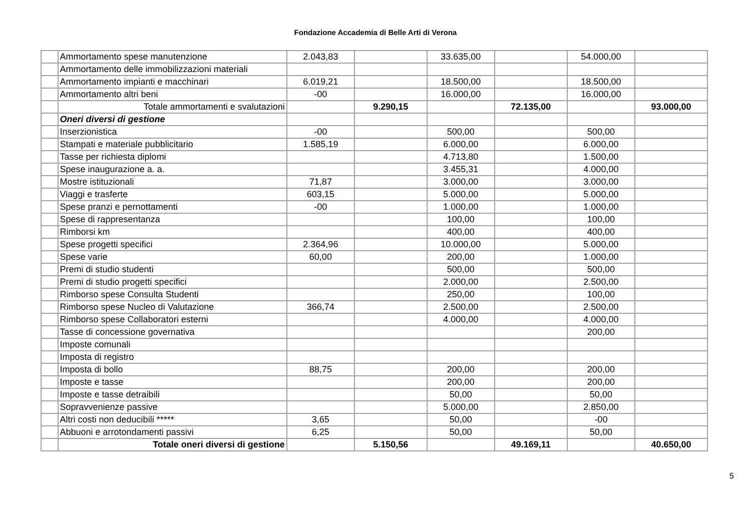Fondazione Accademia di Belle Arti di Verona
| | Ammortamento spese manutenzione | 2.043,83 | | 33.635,00 | | 54.000,00 | |
| | Ammortamento delle immobilizzazioni materiali | | | | | | |
| | Ammortamento impianti e macchinari | 6.019,21 | | 18.500,00 | | 18.500,00 | |
| | Ammortamento altri beni | -00 | | 16.000,00 | | 16.000,00 | |
| | Totale ammortamenti e svalutazioni | | 9.290,15 | | 72.135,00 | | 93.000,00 |
| | Oneri diversi di gestione | | | | | | |
| | Inserzionistica | -00 | | 500,00 | | 500,00 | |
| | Stampati e materiale pubblicitario | 1.585,19 | | 6.000,00 | | 6.000,00 | |
| | Tasse per richiesta diplomi | | | 4.713,80 | | 1.500,00 | |
| | Spese inaugurazione a. a. | | | 3.455,31 | | 4.000,00 | |
| | Mostre istituzionali | 71,87 | | 3.000,00 | | 3.000,00 | |
| | Viaggi e trasferte | 603,15 | | 5.000,00 | | 5.000,00 | |
| | Spese pranzi e pernottamenti | -00 | | 1.000,00 | | 1.000,00 | |
| | Spese di rappresentanza | | | 100,00 | | 100,00 | |
| | Rimborsi km | | | 400,00 | | 400,00 | |
| | Spese progetti specifici | 2.364,96 | | 10.000,00 | | 5.000,00 | |
| | Spese varie | 60,00 | | 200,00 | | 1.000,00 | |
| | Premi di studio studenti | | | 500,00 | | 500,00 | |
| | Premi di studio progetti specifici | | | 2.000,00 | | 2.500,00 | |
| | Rimborso spese Consulta Studenti | | | 250,00 | | 100,00 | |
| | Rimborso spese Nucleo di Valutazione | 366,74 | | 2.500,00 | | 2.500,00 | |
| | Rimborso spese Collaboratori esterni | | | 4.000,00 | | 4.000,00 | |
| | Tasse di concessione governativa | | | | | 200,00 | |
| | Imposte comunali | | | | | | |
| | Imposta di registro | | | | | | |
| | Imposta di bollo | 88,75 | | 200,00 | | 200,00 | |
| | Imposte e tasse | | | 200,00 | | 200,00 | |
| | Imposte e tasse detraibili | | | 50,00 | | 50,00 | |
| | Sopravvenienze passive | | | 5.000,00 | | 2.850,00 | |
| | Altri costi non deducibili ***** | 3,65 | | 50,00 | | -00 | |
| | Abbuoni e arrotondamenti passivi | 6,25 | | 50,00 | | 50,00 | |
| | Totale oneri diversi di gestione | | 5.150,56 | | 49.169,11 | | 40.650,00 |
5